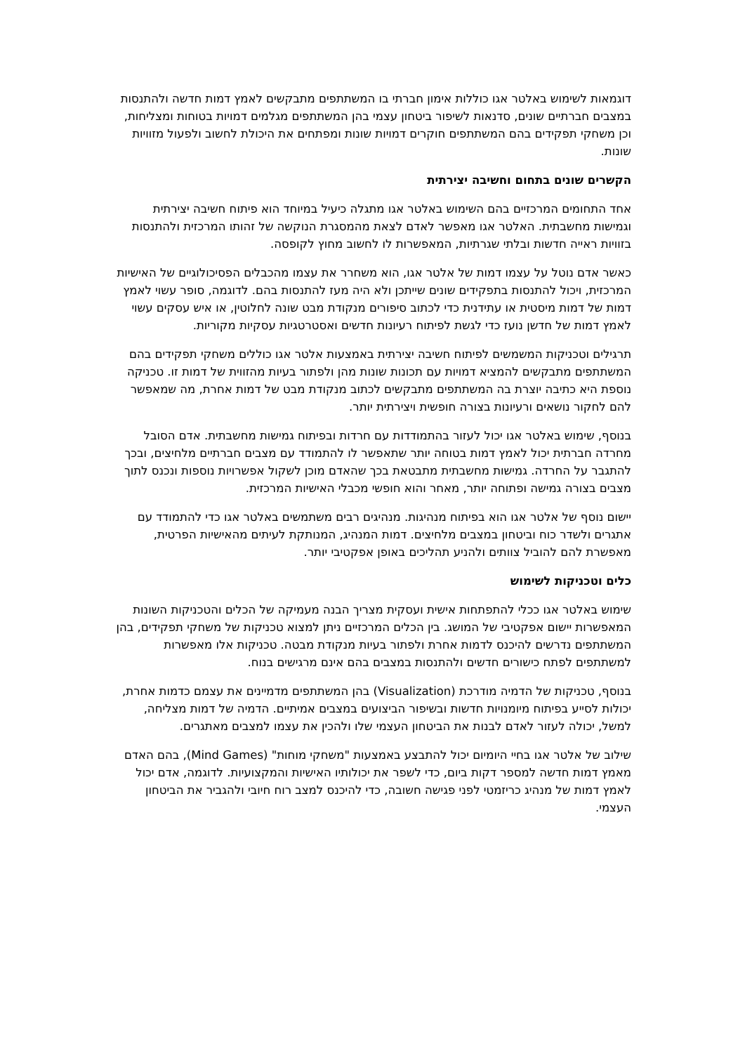דוגמאות לשימוש באלטר אגו כוללות אימון חברתי בו המשתתפים מתבקשים לאמץ דמות חדשה ולהתנסות במצבים חברתיים שונים, סדנאות לשיפור ביטחון עצמי בהן המשתתפים מגלמים דמויות בטוחות ומצליחות, וכן משחקי תפקידים בהם המשתתפים חוקרים דמויות שונות ומפתחים את היכולת לחשוב ולפעול מזוויות שונות.
הקשרים שונים בתחום וחשיבה יצירתית
אחד התחומים המרכזיים בהם השימוש באלטר אגו מתגלה כיעיל במיוחד הוא פיתוח חשיבה יצירתית וגמישות מחשבתית. האלטר אגו מאפשר לאדם לצאת מהמסגרת הנוקשה של זהותו המרכזית ולהתנסות בזוויות ראייה חדשות ובלתי שגרתיות, המאפשרות לו לחשוב מחוץ לקופסה.
כאשר אדם נוטל על עצמו דמות של אלטר אגו, הוא משחרר את עצמו מהכבלים הפסיכולוגיים של האישיות המרכזית, ויכול להתנסות בתפקידים שונים שייתכן ולא היה מעז להתנסות בהם. לדוגמה, סופר עשוי לאמץ דמות של דמות מיסטית או עתידנית כדי לכתוב סיפורים מנקודת מבט שונה לחלוטין, או איש עסקים עשוי לאמץ דמות של חדשן נועז כדי לגשת לפיתוח רעיונות חדשים ואסטרטגיות עסקיות מקוריות.
תרגילים וטכניקות המשמשים לפיתוח חשיבה יצירתית באמצעות אלטר אגו כוללים משחקי תפקידים בהם המשתתפים מתבקשים להמציא דמויות עם תכונות שונות מהן ולפתור בעיות מהזווית של דמות זו. טכניקה נוספת היא כתיבה יוצרת בה המשתתפים מתבקשים לכתוב מנקודת מבט של דמות אחרת, מה שמאפשר להם לחקור נושאים ורעיונות בצורה חופשית ויצירתית יותר.
בנוסף, שימוש באלטר אגו יכול לעזור בהתמודדות עם חרדות ובפיתוח גמישות מחשבתית. אדם הסובל מחרדה חברתית יכול לאמץ דמות בטוחה יותר שתאפשר לו להתמודד עם מצבים חברתיים מלחיצים, ובכך להתגבר על החרדה. גמישות מחשבתית מתבטאת בכך שהאדם מוכן לשקול אפשרויות נוספות ונכנס לתוך מצבים בצורה גמישה ופתוחה יותר, מאחר והוא חופשי מכבלי האישיות המרכזית.
יישום נוסף של אלטר אגו הוא בפיתוח מנהיגות. מנהיגים רבים משתמשים באלטר אגו כדי להתמודד עם אתגרים ולשדר כוח וביטחון במצבים מלחיצים. דמות המנהיג, המנותקת לעיתים מהאישיות הפרטית, מאפשרת להם להוביל צוותים ולהניע תהליכים באופן אפקטיבי יותר.
כלים וטכניקות לשימוש
שימוש באלטר אגו ככלי להתפתחות אישית ועסקית מצריך הבנה מעמיקה של הכלים והטכניקות השונות המאפשרות יישום אפקטיבי של המושג. בין הכלים המרכזיים ניתן למצוא טכניקות של משחקי תפקידים, בהן המשתתפים נדרשים להיכנס לדמות אחרת ולפתור בעיות מנקודת מבטה. טכניקות אלו מאפשרות למשתתפים לפתח כישורים חדשים ולהתנסות במצבים בהם אינם מרגישים בנוח.
בנוסף, טכניקות של הדמיה מודרכת (Visualization) בהן המשתתפים מדמיינים את עצמם כדמות אחרת, יכולות לסייע בפיתוח מיומנויות חדשות ובשיפור הביצועים במצבים אמיתיים. הדמיה של דמות מצליחה, למשל, יכולה לעזור לאדם לבנות את הביטחון העצמי שלו ולהכין את עצמו למצבים מאתגרים.
שילוב של אלטר אגו בחיי היומיום יכול להתבצע באמצעות "משחקי מוחות" (Mind Games), בהם האדם מאמץ דמות חדשה למספר דקות ביום, כדי לשפר את יכולותיו האישיות והמקצועיות. לדוגמה, אדם יכול לאמץ דמות של מנהיג כריזמטי לפני פגישה חשובה, כדי להיכנס למצב רוח חיובי ולהגביר את הביטחון העצמי.